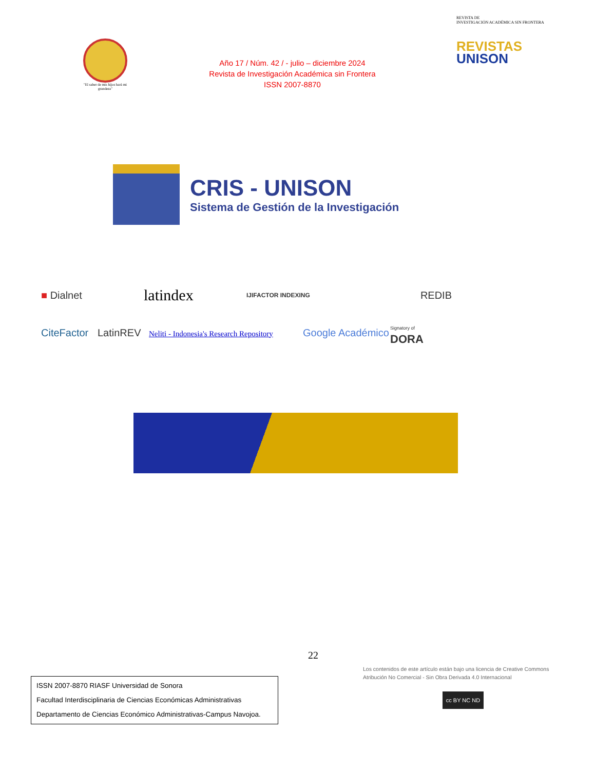"El saber de mis hijos hará mi grandeza"
Año 17 / Núm. 42 / - julio – diciembre 2024
Revista de Investigación Académica sin Frontera
ISSN 2007-8870
REVISTA DE
INVESTIGACIÓN ACADÉMICA SIN FRONTERA
REVISTAS
UNISON
CRIS - UNISON
Sistema de Gestión de la Investigación
■ Dialnet
latindex
IJIFACTOR INDEXING
REDIB
CiteFactor
LatinREV
Neliti - Indonesia's Research Repository
Google Académico
Signatory of
DORA
22
Los contenidos de este artículo están bajo una licencia de Creative Commons Atribución No Comercial - Sin Obra Derivada 4.0 Internacional
cc BY NC ND
ISSN 2007-8870 RIASF Universidad de Sonora
Facultad Interdisciplinaria de Ciencias Económicas Administrativas
Departamento de Ciencias Económico Administrativas-Campus Navojoa.